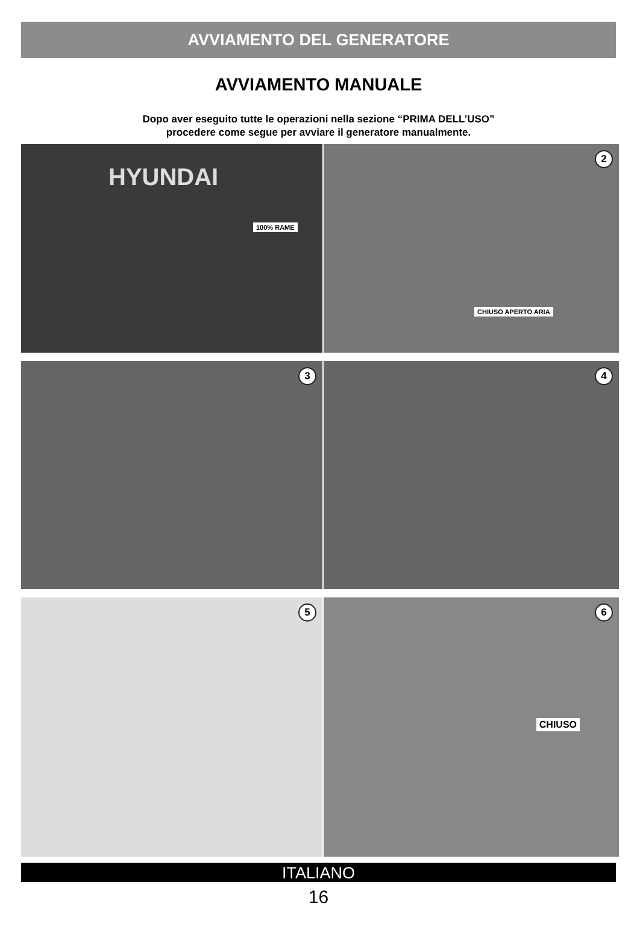AVVIAMENTO DEL GENERATORE
AVVIAMENTO MANUALE
Dopo aver eseguito tutte le operazioni nella sezione “PRIMA DELL’USO”
procedere come segue per avviare il generatore manualmente.
HYUNDAI
100% RAME
2
CHIUSO APERTO ARIA
3
4
5
6
CHIUSO
ITALIANO
16